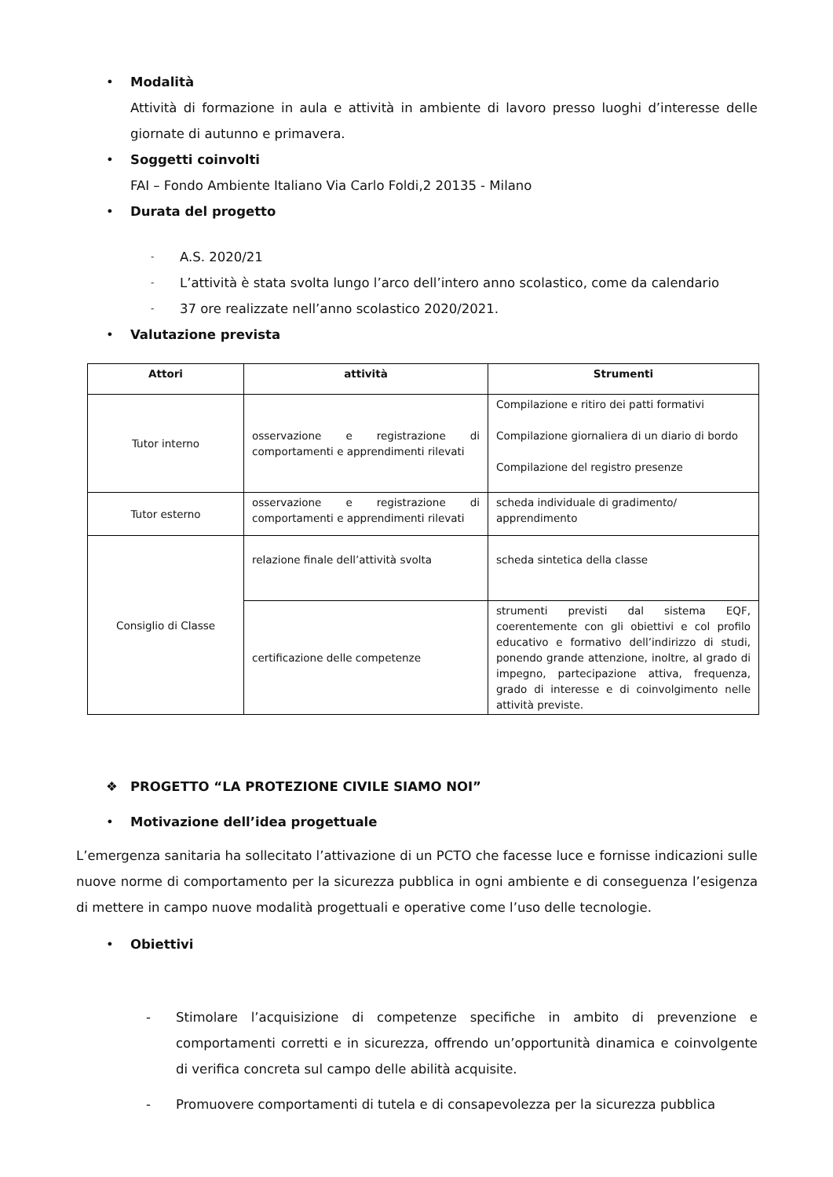• Modalità
Attività di formazione in aula e attività in ambiente di lavoro presso luoghi d’interesse delle giornate di autunno e primavera.
• Soggetti coinvolti
FAI – Fondo Ambiente Italiano Via Carlo Foldi,2 20135 - Milano
• Durata del progetto
- A.S. 2020/21
- L’attività è stata svolta lungo l’arco dell’intero anno scolastico, come da calendario
- 37 ore realizzate nell’anno scolastico 2020/2021.
• Valutazione prevista
| Attori | attività | Strumenti |
| --- | --- | --- |
| Tutor interno | osservazione e registrazione di comportamenti e apprendimenti rilevati | Compilazione e ritiro dei patti formativi Compilazione giornaliera di un diario di bordo Compilazione del registro presenze |
| Tutor esterno | osservazione e registrazione di comportamenti e apprendimenti rilevati | scheda individuale di gradimento/ apprendimento |
| Consiglio di Classe | relazione finale dell’attività svolta | scheda sintetica della classe |
| | certificazione delle competenze | strumenti previsti dal sistema EQF, coerentemente con gli obiettivi e col profilo educativo e formativo dell’indirizzo di studi, ponendo grande attenzione, inoltre, al grado di impegno, partecipazione attiva, frequenza, grado di interesse e di coinvolgimento nelle attività previste. |
❖ PROGETTO “LA PROTEZIONE CIVILE SIAMO NOI”
• Motivazione dell’idea progettuale
L’emergenza sanitaria ha sollecitato l’attivazione di un PCTO che facesse luce e fornisse indicazioni sulle nuove norme di comportamento per la sicurezza pubblica in ogni ambiente e di conseguenza l’esigenza di mettere in campo nuove modalità progettuali e operative come l’uso delle tecnologie.
• Obiettivi
- Stimolare l’acquisizione di competenze specifiche in ambito di prevenzione e comportamenti corretti e in sicurezza, offrendo un’opportunità dinamica e coinvolgente di verifica concreta sul campo delle abilità acquisite.
- Promuovere comportamenti di tutela e di consapevolezza per la sicurezza pubblica